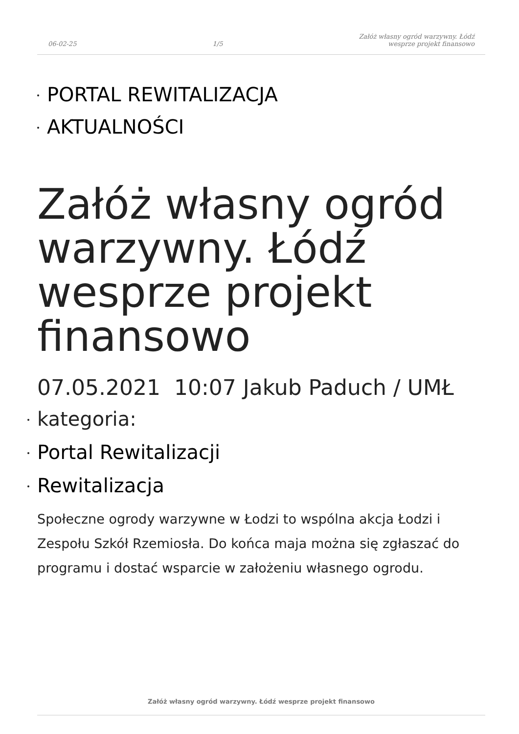06-02-25
1/5
Załóż własny ogród warzywny. Łódź
wesprze projekt finansowo
PORTAL REWITALIZACJA
AKTUALNOŚCI
Załóż własny ogród warzywny. Łódź wesprze projekt finansowo
07.05.2021 10:07 Jakub Paduch / UMŁ
kategoria:
Portal Rewitalizacji
Rewitalizacja
Społeczne ogrody warzywne w Łodzi to wspólna akcja Łodzi i Zespołu Szkół Rzemiosła. Do końca maja można się zgłaszać do programu i dostać wsparcie w założeniu własnego ogrodu.
Załóż własny ogród warzywny. Łódź wesprze projekt finansowo